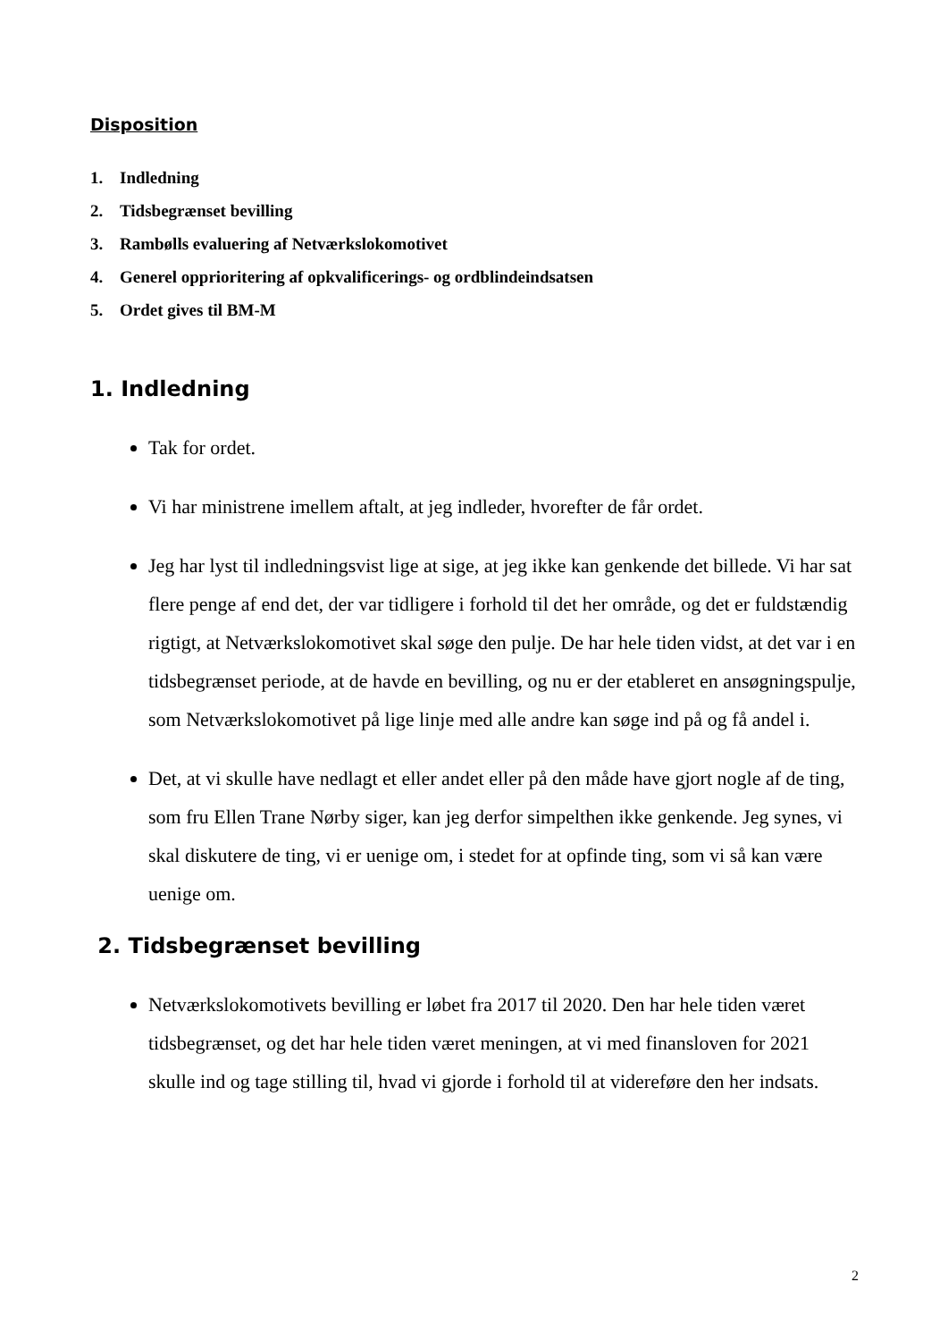Disposition
1. Indledning
2. Tidsbegrænset bevilling
3. Rambølls evaluering af Netværkslokomotivet
4. Generel opprioritering af opkvalificerings- og ordblindeindsatsen
5. Ordet gives til BM-M
1. Indledning
Tak for ordet.
Vi har ministrene imellem aftalt, at jeg indleder, hvorefter de får ordet.
Jeg har lyst til indledningsvist lige at sige, at jeg ikke kan genkende det billede. Vi har sat flere penge af end det, der var tidligere i forhold til det her område, og det er fuldstændig rigtigt, at Netværkslokomotivet skal søge den pulje. De har hele tiden vidst, at det var i en tidsbegrænset periode, at de havde en bevilling, og nu er der etableret en ansøgningspulje, som Netværkslokomotivet på lige linje med alle andre kan søge ind på og få andel i.
Det, at vi skulle have nedlagt et eller andet eller på den måde have gjort nogle af de ting, som fru Ellen Trane Nørby siger, kan jeg derfor simpelthen ikke genkende. Jeg synes, vi skal diskutere de ting, vi er uenige om, i stedet for at opfinde ting, som vi så kan være uenige om.
2. Tidsbegrænset bevilling
Netværkslokomotivets bevilling er løbet fra 2017 til 2020. Den har hele tiden været tidsbegrænset, og det har hele tiden været meningen, at vi med finansloven for 2021 skulle ind og tage stilling til, hvad vi gjorde i forhold til at videreføre den her indsats.
2